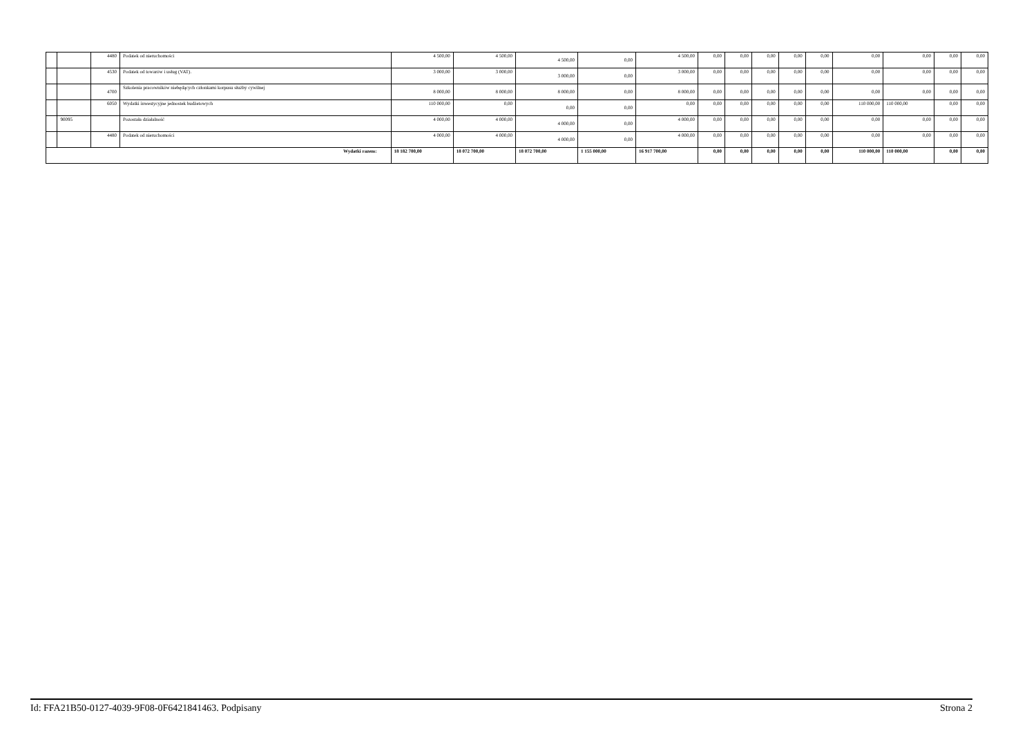| | | 4480 | Podatek od nieruchomości | 4 500,00 | 4 500,00 | 4 500,00 | 0,00 | 4 500,00 | 0,00 | 0,00 | 0,00 | 0,00 | 0,00 | 0,00 | 0,00 | 0,00 | 0,00 |
| | | 4530 | Podatek od towarów i usług (VAT). | 3 000,00 | 3 000,00 | 3 000,00 | 0,00 | 3 000,00 | 0,00 | 0,00 | 0,00 | 0,00 | 0,00 | 0,00 | 0,00 | 0,00 | 0,00 |
| | | 4700 | Szkolenia pracowników niebędących członkami korpusu służby cywilnej | 8 000,00 | 8 000,00 | 8 000,00 | 0,00 | 8 000,00 | 0,00 | 0,00 | 0,00 | 0,00 | 0,00 | 0,00 | 0,00 | 0,00 | 0,00 |
| | | 6050 | Wydatki inwestycyjne jednostek budżetowych | 110 000,00 | 0,00 | 0,00 | 0,00 | 0,00 | 0,00 | 0,00 | 0,00 | 0,00 | 0,00 | 110 000,00 | 110 000,00 | 0,00 | 0,00 |
| | 90095 | | Pozostała działalność | 4 000,00 | 4 000,00 | 4 000,00 | 0,00 | 4 000,00 | 0,00 | 0,00 | 0,00 | 0,00 | 0,00 | 0,00 | 0,00 | 0,00 | 0,00 |
| | | 4480 | Podatek od nieruchomości | 4 000,00 | 4 000,00 | 4 000,00 | 0,00 | 4 000,00 | 0,00 | 0,00 | 0,00 | 0,00 | 0,00 | 0,00 | 0,00 | 0,00 | 0,00 |
| Wydatki razem: | | | | 18 182 700,00 | 18 072 700,00 | 18 072 700,00 | 1 155 000,00 | 16 917 700,00 | 0,00 | 0,00 | 0,00 | 0,00 | 0,00 | 110 000,00 | 110 000,00 | 0,00 | 0,00 |
Id: FFA21B50-0127-4039-9F08-0F6421841463. Podpisany Strona 2